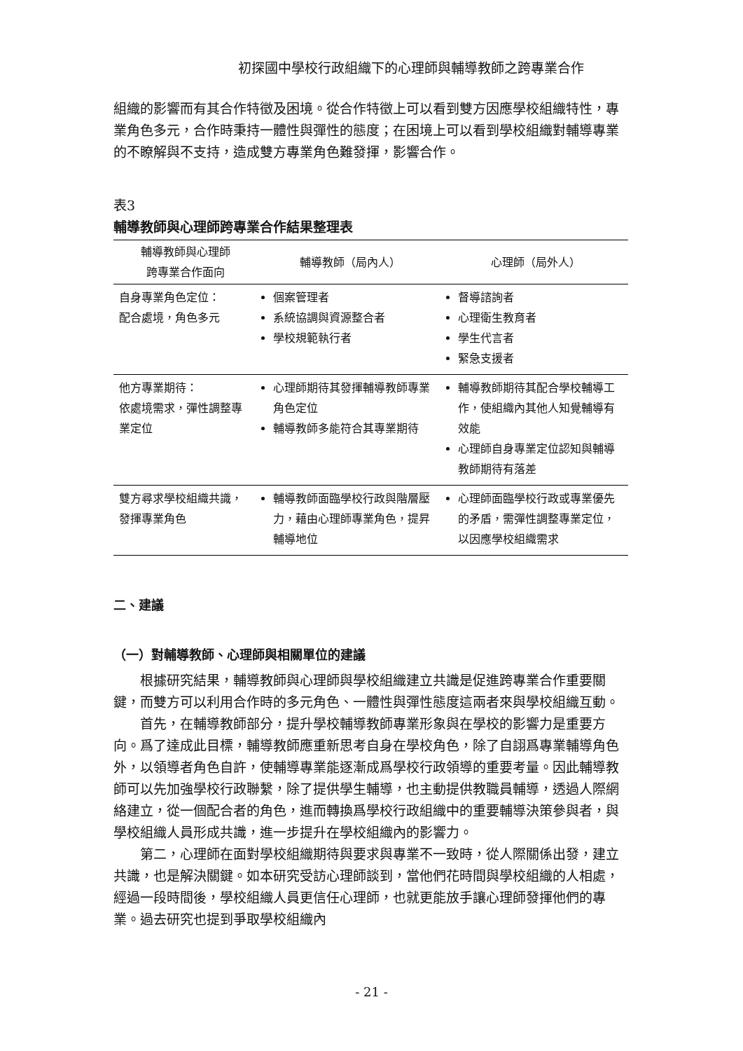初探國中學校行政組織下的心理師與輔導教師之跨專業合作
組織的影響而有其合作特徵及困境。從合作特徵上可以看到雙方因應學校組織特性，專業角色多元，合作時秉持一體性與彈性的態度；在困境上可以看到學校組織對輔導專業的不瞭解與不支持，造成雙方專業角色難發揮，影響合作。
表3
輔導教師與心理師跨專業合作結果整理表
| 輔導教師與心理師 跨專業合作面向 | 輔導教師（局內人） | 心理師（局外人） |
| --- | --- | --- |
| 自身專業角色定位： 配合處境，角色多元 | 個案管理者 系統協調與資源整合者 學校規範執行者 | 督導諮詢者 心理衛生教育者 學生代言者 緊急支援者 |
| 他方專業期待： 依處境需求，彈性調整專業定位 | 心理師期待其發揮輔導教師專業角色定位 輔導教師多能符合其專業期待 | 輔導教師期待其配合學校輔導工作，使組織內其他人知覺輔導有效能 心理師自身專業定位認知與輔導教師期待有落差 |
| 雙方尋求學校組織共識，發揮專業角色 | 輔導教師面臨學校行政與階層壓力，藉由心理師專業角色，提昇輔導地位 | 心理師面臨學校行政或專業優先的矛盾，需彈性調整專業定位，以因應學校組織需求 |
二、建議
（一）對輔導教師、心理師與相關單位的建議
根據研究結果，輔導教師與心理師與學校組織建立共識是促進跨專業合作重要關鍵，而雙方可以利用合作時的多元角色、一體性與彈性態度這兩者來與學校組織互動。
首先，在輔導教師部分，提升學校輔導教師專業形象與在學校的影響力是重要方向。爲了達成此目標，輔導教師應重新思考自身在學校角色，除了自詡爲專業輔導角色外，以領導者角色自許，使輔導專業能逐漸成爲學校行政領導的重要考量。因此輔導教師可以先加強學校行政聯繫，除了提供學生輔導，也主動提供教職員輔導，透過人際網絡建立，從一個配合者的角色，進而轉換爲學校行政組織中的重要輔導決策參與者，與學校組織人員形成共識，進一步提升在學校組織內的影響力。
第二，心理師在面對學校組織期待與要求與專業不一致時，從人際關係出發，建立共識，也是解決關鍵。如本研究受訪心理師談到，當他們花時間與學校組織的人相處，經過一段時間後，學校組織人員更信任心理師，也就更能放手讓心理師發揮他們的專業。過去研究也提到爭取學校組織內
- 21 -